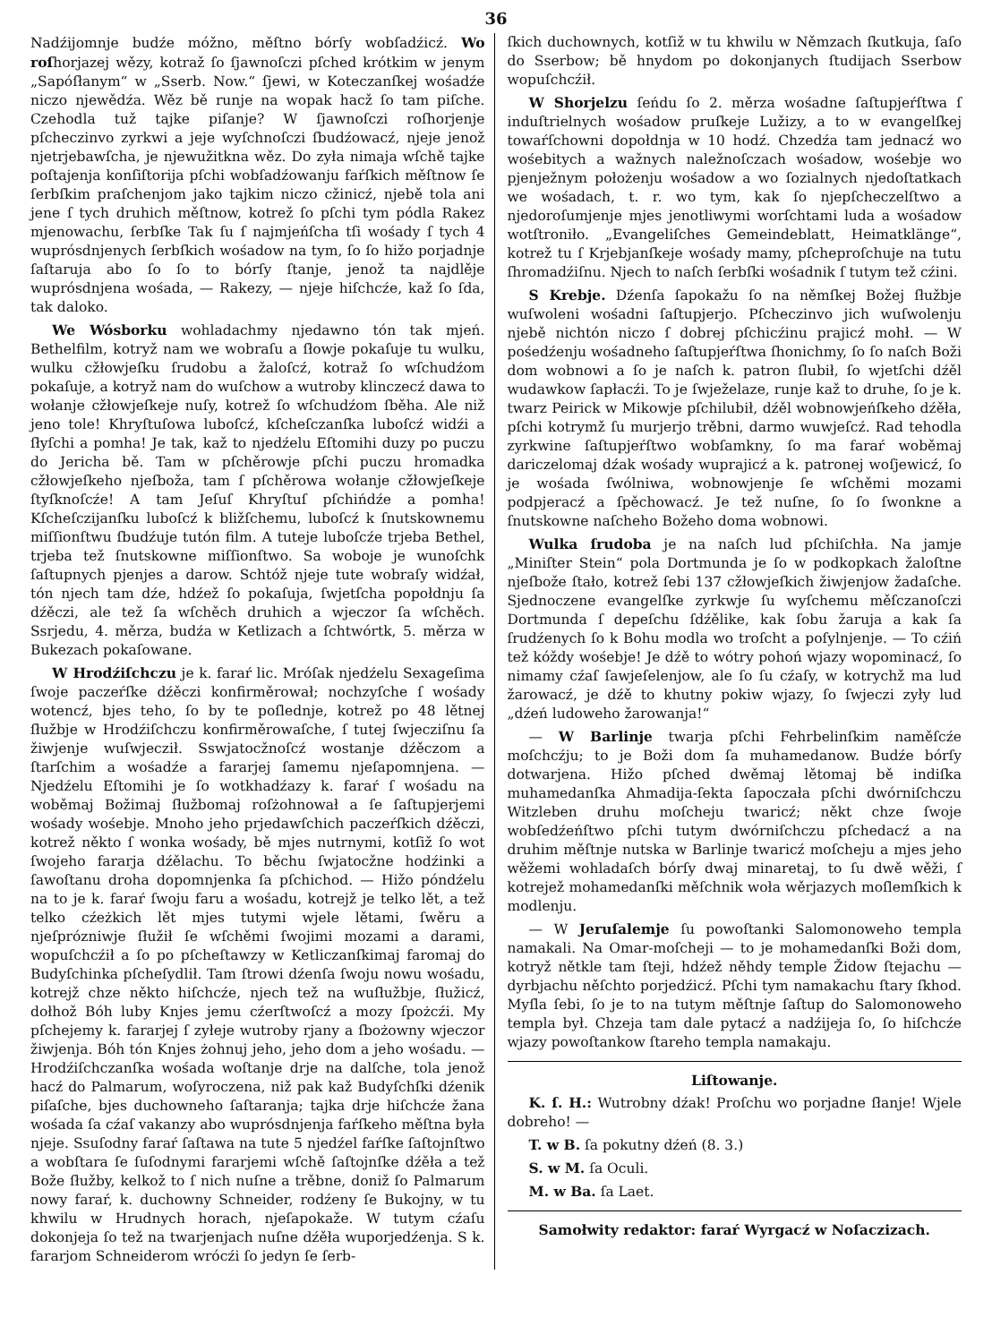36
Nadźijomnje budźe móžno, měſtno bórſy wobſadźicź. Wo roſhorjazej wězy, kotraž ſo ſjawnoſczi pſched krótkim w jenym „Sapóſłanym“ w „Sserb. Now.“ ſjewi, w Koteczanſkej wośadźe niczo njewědźa. Wěz bě runje na wopak hacž ſo tam piſche. Czehodla tuž tajke piſanje? W ſjawnoſczi roſhorjenje pſcheczinvo zyrkwi a jeje wyſchnoſczi ſbudźowacź, njeje jenož njetrjebawſcha, je njewužitkna wěz. Do zyła nimaja wſchě tajke poſtajenja konſiſtorija pſchi wobſadźowanju faŕſkich měſtnow ſe ſerbſkim praſchenjom jako tajkim niczo cžinicź, njebě tola ani jene ſ tych druhich měſtnow, kotrež ſo pſchi tym pódla Rakez mjenowachu, ſerbſke Tak ſu ſ najmjeńſcha tſi wośady ſ tych 4 wuprósdnjenych ſerbſkich wośadow na tym, ſo ſo hižo porjadnje ſaſtaruja abo ſo ſo to bórſy ſtanje, jenož ta najdlěje wuprósdnjena wośada, — Rakezy, — njeje hiſchcźe, kaž ſo ſda, tak daloko.
We Wósborku wohladachmy njedawno tón tak mjeń. Bethelfilm, kotryž nam we wobraſu a ſłowje pokaſuje tu wulku, wulku cžłowjeſku ſrudobu a žaloſcź, kotraž ſo wſchudźom pokaſuje, a kotryž nam do wuſchow a wutroby klinczecź dawa to wołanje cžłowjeſkeje nuſy, kotrež ſo wſchudźom ſběha. Ale niž jeno tole! Khryſtuſowa luboſcź, kſcheſczanſka luboſcź widźi a ſłyſchi a pomha! Je tak, kaž to njedźelu Eſtomihi duzy po puczu do Jericha bě. Tam w pſchěrowje pſchi puczu hromadka cžłowjeſkeho njeſboža, tam ſ pſchěrowa wołanje cžłowjeſkeje ſtyſknoſcźe! A tam Jeſuſ Khryſtuſ pſchińdźe a pomha! Kſcheſczijanſku luboſcź k bližſchemu, luboſcź k ſnutskownemu miſſionſtwu ſbudźuje tutón film. A tuteje luboſcźe trjeba Bethel, trjeba tež ſnutskowne miſſionſtwo. Sa woboje je wunoſchk ſaſtupnych pjenjes a darow. Schtóž njeje tute wobraſy widźał, tón njech tam dźe, hdźež ſo pokaſuja, ſwjetſcha popołdnju ſa dźěczi, ale tež ſa wſchěch druhich a wjeczor ſa wſchěch. Ssrjedu, 4. měrza, budźa w Ketlizach a ſchtwórtk, 5. měrza w Bukezach pokaſowane.
W Hrodźiſchczu je k. faraŕ lic. Mróſak njedźelu Sexageſima ſwoje paczeŕſke dźěczi konfirměrował; nochzyſche ſ wośady wotencź, bjes teho, ſo by te poſlednje, kotrež po 48 lětnej ſłužbje w Hrodźiſchczu konfirměrowaſche, ſ tutej ſwjecziſnu ſa žiwjenje wuſwjecził. Sswjatocžnoſcź wostanje dźěczom a ſtarſchim a wośadźe a fararjej ſamemu njeſapomnjena. — Njedźelu Eſtomihi je ſo wotkhadźazy k. faraŕ ſ wośadu na woběmaj Božimaj ſłužbomaj roſżohnował a ſe ſaſtupjerjemi wośady wośebje. Mnoho jeho prjedawſchich paczeŕſkich dźěczi, kotrež někto ſ wonka wośady, bě mjes nutrnymi, kotſiž ſo wot ſwojeho fararja dźělachu. To běchu ſwjatocžne hodźinki a ſawoſtanu droha dopomnjenka ſa pſchichod. — Hižo póndźelu na to je k. faraŕ ſwoju faru a wośadu, kotrejž je telko lět, a tež telko cźeżkich lět mjes tutymi wjele lětami, ſwěru a njeſprózniwje ſłužił ſe wſchěmi ſwojimi mozami a darami, wopuſchcźił a ſo po pſcheſtawzy w Ketliczanſkimaj faromaj do Budyſchinka pſcheſydlił. Tam ſtrowi dźenſa ſwoju nowu wośadu, kotrejž chze někto hiſchcźe, njech tež na wuſłužbje, ſłužicź, dołhož Bóh luby Knjes jemu cźerſtwoſcź a mozy ſpożcźi. My pſchejemy k. fararjej ſ zyłeje wutroby rjany a ſbożowny wjeczor žiwjenja. Bóh tón Knjes żohnuj jeho, jeho dom a jeho wośadu. — Hrodźiſchczanſka wośada woſtanje drje na dalſche, tola jenož hacź do Palmarum, woſyroczena, niž pak kaž Budyſchſki dźenik piſaſche, bjes duchowneho ſaſtaranja; tajka drje hiſchcźe žana wośada ſa cźaſ vakanzy abo wuprósdnjenja faŕſkeho měſtna była njeje. Ssuſodny faraŕ ſaſtawa na tute 5 njedźel faŕſke ſaſtojnſtwo a wobſtara ſe ſuſodnymi fararjemi wſchě ſaſtojnſke dźěła a tež Bože ſłužby, kelkož to ſ nich nuſne a trěbne, doniž ſo Palmarum nowy faraŕ, k. duchowny Schneider, rodźeny ſe Bukojny, w tu khwilu w Hrudnych horach, njeſapokaže. W tutym cźaſu dokonjeja ſo tež na twarjenjach nuſne dźěła wuporjedźenja. S k. fararjom Schneiderom wrócźi ſo jedyn ſe ſerb-
ſkich duchownych, kotſiž w tu khwilu w Němzach ſkutkuja, ſaſo do Sserbow; bě hnydom po dokonjanych ſtudijach Sserbow wopuſchcźił.
W Shorjelzu ſeńdu ſo 2. měrza wośadne ſaſtupjeŕſtwa ſ induſtrielnych wośadow pruſkeje Lužizy, a to w evangelſkej towaŕſchowni dopołdnja w 10 hodź. Chzedźa tam jednacź wo wośebitych a wažnych naležnoſczach wośadow, wośebje wo pjenježnym położenju wośadow a wo ſozialnych njedoſtatkach we wośadach, t. r. wo tym, kak ſo njepſcheczelſtwo a njedoroſumjenje mjes jenotliwymi worſchtami luda a wośadow wotſtroniło. „Evangeliſches Gemeindeblatt, Heimatklänge“, kotrež tu ſ Krjebjanſkeje wośady mamy, pſcheproſchuje na tutu ſhromadźiſnu. Njech to naſch ſerbſki wośadnik ſ tutym tež cźini.
S Krebje. Dźenſa ſapokažu ſo na němſkej Božej ſłužbje wuſwoleni wośadni ſaſtupjerjo. Pſcheczinvo jich wuſwolenju njebě nichtón niczo ſ dobrej pſchicźinu prajicź mohł. — W pośedźenju wośadneho ſaſtupjeŕſtwa ſhonichmy, ſo ſo naſch Boži dom wobnowi a ſo je naſch k. patron ſlubił, ſo wjetſchi dźěl wudawkow ſapłacźi. To je ſwježelaze, runje kaž to druhe, ſo je k. twarz Peirick w Mikowje pſchilubił, dźěl wobnowjeńſkeho dźěła, pſchi kotrymž ſu murjerjo trěbni, darmo wuwjeſcź. Rad tehodla zyrkwine ſaſtupjeŕſtwo wobſamkny, ſo ma faraŕ woběmaj dariczelomaj dźak wośady wuprajicź a k. patronej woſjewicź, ſo je wośada ſwólniwa, wobnowjenje ſe wſchěmi mozami podpjeracź a ſpěchowacź. Je tež nuſne, ſo ſo ſwonkne a ſnutskowne naſcheho Božeho doma wobnowi.
Wulka ſrudoba je na naſch lud pſchiſchła. Na jamje „Miniſter Stein“ pola Dortmunda je ſo w podkopkach žaloſtne njeſbože ſtało, kotrež ſebi 137 cžłowjeſkich žiwjenjow žadaſche. Sjednoczene evangelſke zyrkwje ſu wyſchemu měſczanoſczi Dortmunda ſ depeſchu ſdźělike, kak ſobu žaruja a kak ſa ſrudźenych ſo k Bohu modla wo troſcht a poſylnjenje. — To cźiń tež kóždy wośebje! Je dźě to wótry pohoń wjazy wopominacź, ſo nimamy cźaſ ſawjeſelenjow, ale ſo ſu cźaſy, w kotrychž ma lud žarowacź, je dźě to khutny pokiw wjazy, ſo ſwjeczi zyły lud „dźeń ludoweho žarowanja!“
— W Barlinje twarja pſchi Fehrbelinſkim naměſcźe moſchcźju; to je Boži dom ſa muhamedanow. Budźe bórſy dotwarjena. Hižo pſched dwěmaj lětomaj bě indiſka muhamedanſka Ahmadija-ſekta ſapoczała pſchi dwórniſchczu Witzleben druhu moſcheju twaricź; někt chze ſwoje wobſedźeńſtwo pſchi tutym dwórniſchczu pſchedacź a na druhim měſtnje nutska w Barlinje twaricź moſcheju a mjes jeho wěžemi wohladaſch bórſy dwaj minaretaj, to ſu dwě wěži, ſ kotrejež mohamedanſki měſchnik woła wěrjazych moſlemſkich k modlenju.
— W Jeruſalemje ſu powoſtanki Salomonoweho templa namakali. Na Omar-moſcheji — to je mohamedanſki Boži dom, kotryž nětkle tam ſteji, hdźež něhdy temple Židow ſtejachu — dyrbjachu něſchto porjedźicź. Pſchi tym namakachu ſtary ſkhod. Myſla ſebi, ſo je to na tutym měſtnje ſaſtup do Salomonoweho templa był. Chzeja tam dale pytacź a nadźijeja ſo, ſo hiſchcźe wjazy powoſtankow ſtareho templa namakaju.
Liſtowanje.
K. ſ. H.: Wutrobny dźak! Proſchu wo porjadne ſłanje! Wjele dobreho! —
T. w B. ſa pokutny dźeń (8. 3.)
S. w M. ſa Oculi.
M. w Ba. ſa Laet.
Samołwity redaktor: faraŕ Wyrgacź w Noſaczizach.